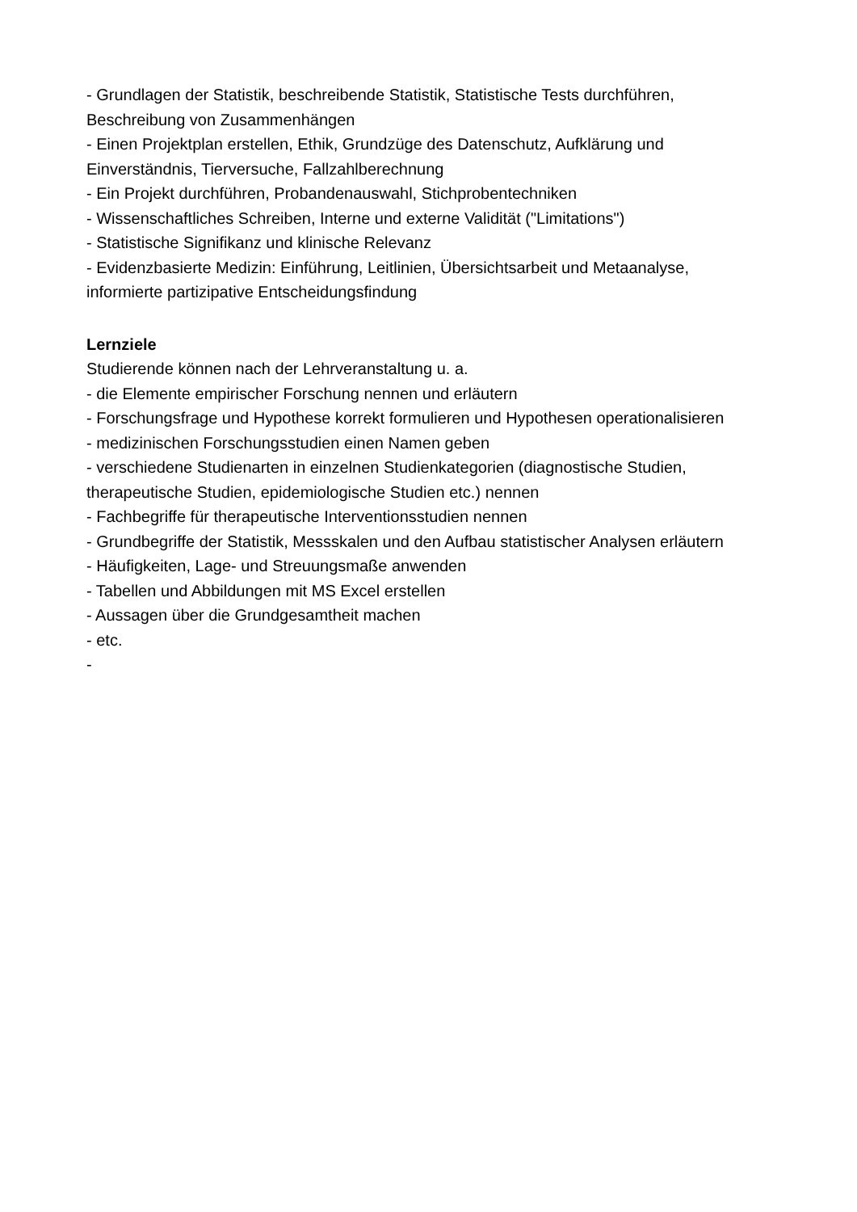- Grundlagen der Statistik, beschreibende Statistik, Statistische Tests durchführen,
Beschreibung von Zusammenhängen
- Einen Projektplan erstellen, Ethik, Grundzüge des Datenschutz, Aufklärung und
Einverständnis, Tierversuche, Fallzahlberechnung
- Ein Projekt durchführen, Probandenauswahl, Stichprobentechniken
- Wissenschaftliches Schreiben, Interne und externe Validität ("Limitations")
- Statistische Signifikanz und klinische Relevanz
- Evidenzbasierte Medizin: Einführung, Leitlinien, Übersichtsarbeit und Metaanalyse,
informierte partizipative Entscheidungsfindung
Lernziele
Studierende können nach der Lehrveranstaltung u. a.
- die Elemente empirischer Forschung nennen und erläutern
- Forschungsfrage und Hypothese korrekt formulieren und Hypothesen operationalisieren
- medizinischen Forschungsstudien einen Namen geben
- verschiedene Studienarten in einzelnen Studienkategorien (diagnostische Studien,
therapeutische Studien, epidemiologische Studien etc.) nennen
- Fachbegriffe für therapeutische Interventionsstudien nennen
- Grundbegriffe der Statistik, Messskalen und den Aufbau statistischer Analysen erläutern
- Häufigkeiten, Lage- und Streuungsmaße anwenden
- Tabellen und Abbildungen mit MS Excel erstellen
- Aussagen über die Grundgesamtheit machen
- etc.
-